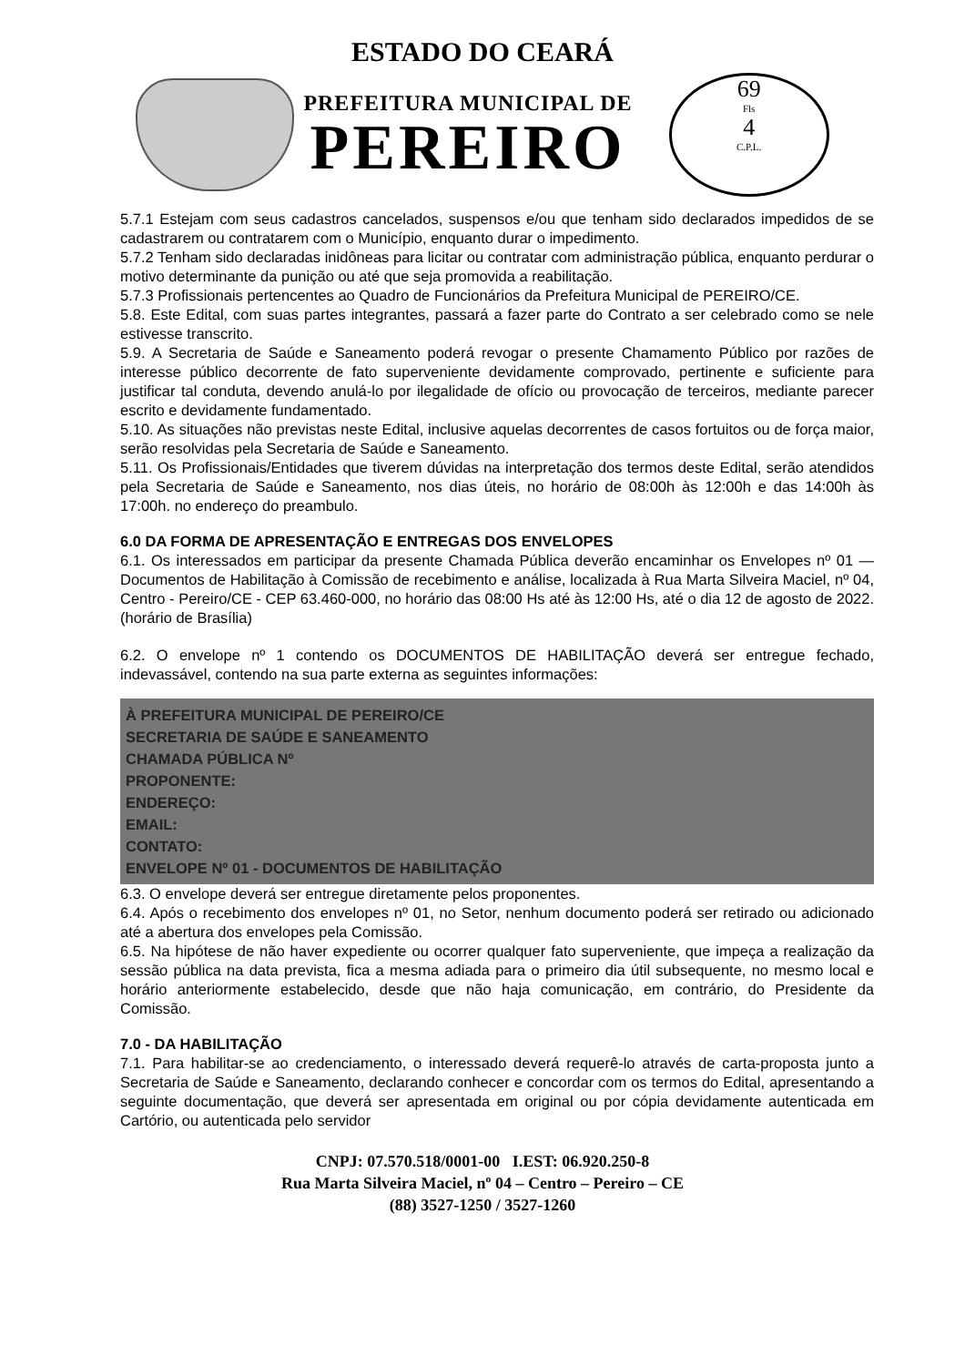ESTADO DO CEARÁ
PREFEITURA MUNICIPAL DE
PEREIRO
69
Fls
4
C.P.L.
5.7.1 Estejam com seus cadastros cancelados, suspensos e/ou que tenham sido declarados impedidos de se cadastrarem ou contratarem com o Município, enquanto durar o impedimento.
5.7.2 Tenham sido declaradas inidôneas para licitar ou contratar com administração pública, enquanto perdurar o motivo determinante da punição ou até que seja promovida a reabilitação.
5.7.3 Profissionais pertencentes ao Quadro de Funcionários da Prefeitura Municipal de PEREIRO/CE.
5.8. Este Edital, com suas partes integrantes, passará a fazer parte do Contrato a ser celebrado como se nele estivesse transcrito.
5.9. A Secretaria de Saúde e Saneamento poderá revogar o presente Chamamento Público por razões de interesse público decorrente de fato superveniente devidamente comprovado, pertinente e suficiente para justificar tal conduta, devendo anulá-lo por ilegalidade de ofício ou provocação de terceiros, mediante parecer escrito e devidamente fundamentado.
5.10. As situações não previstas neste Edital, inclusive aquelas decorrentes de casos fortuitos ou de força maior, serão resolvidas pela Secretaria de Saúde e Saneamento.
5.11. Os Profissionais/Entidades que tiverem dúvidas na interpretação dos termos deste Edital, serão atendidos pela Secretaria de Saúde e Saneamento, nos dias úteis, no horário de 08:00h às 12:00h e das 14:00h às 17:00h. no endereço do preambulo.
6.0 DA FORMA DE APRESENTAÇÃO E ENTREGAS DOS ENVELOPES
6.1. Os interessados em participar da presente Chamada Pública deverão encaminhar os Envelopes nº 01 — Documentos de Habilitação à Comissão de recebimento e análise, localizada à Rua Marta Silveira Maciel, nº 04, Centro - Pereiro/CE - CEP 63.460-000, no horário das 08:00 Hs até às 12:00 Hs, até o dia 12 de agosto de 2022. (horário de Brasília)
6.2. O envelope nº 1 contendo os DOCUMENTOS DE HABILITAÇÃO deverá ser entregue fechado, indevassável, contendo na sua parte externa as seguintes informações:
À PREFEITURA MUNICIPAL DE PEREIRO/CE
SECRETARIA DE SAÚDE E SANEAMENTO
CHAMADA PÚBLICA Nº
PROPONENTE:
ENDEREÇO:
EMAIL:
CONTATO:
ENVELOPE Nº 01 - DOCUMENTOS DE HABILITAÇÃO
6.3. O envelope deverá ser entregue diretamente pelos proponentes.
6.4. Após o recebimento dos envelopes nº 01, no Setor, nenhum documento poderá ser retirado ou adicionado até a abertura dos envelopes pela Comissão.
6.5. Na hipótese de não haver expediente ou ocorrer qualquer fato superveniente, que impeça a realização da sessão pública na data prevista, fica a mesma adiada para o primeiro dia útil subsequente, no mesmo local e horário anteriormente estabelecido, desde que não haja comunicação, em contrário, do Presidente da Comissão.
7.0 - DA HABILITAÇÃO
7.1. Para habilitar-se ao credenciamento, o interessado deverá requerê-lo através de carta-proposta junto a Secretaria de Saúde e Saneamento, declarando conhecer e concordar com os termos do Edital, apresentando a seguinte documentação, que deverá ser apresentada em original ou por cópia devidamente autenticada em Cartório, ou autenticada pelo servidor
CNPJ: 07.570.518/0001-00 I.EST: 06.920.250-8
Rua Marta Silveira Maciel, nº 04 – Centro – Pereiro – CE
(88) 3527-1250 / 3527-1260